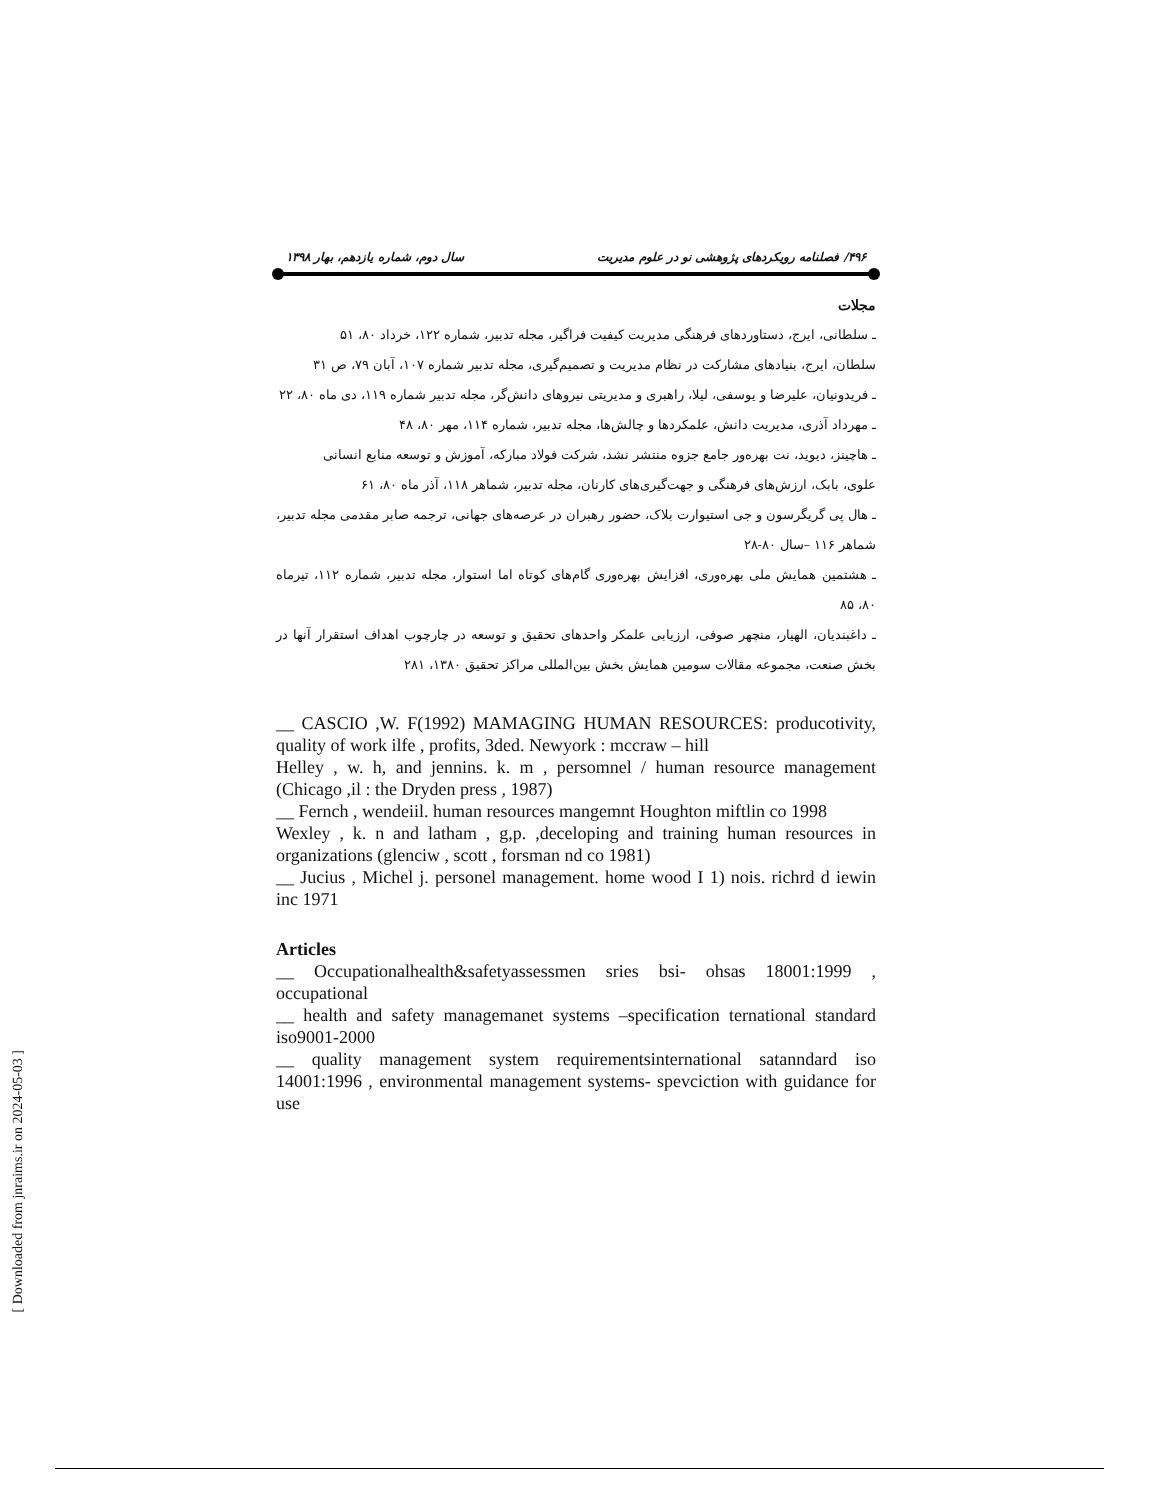۴۹۶/ فصلنامه رویکردهای پژوهشی نو در علوم مدیریت سال دوم، شماره یازدهم، بهار ۱۳۹۸
مجلات
ـ سلطانی، ایرج، دستاوردهای فرهنگی مدیریت کیفیت فراگیر، مجله تدبیر، شماره ۱۲۲، خرداد ۸۰، ۵۱
سلطان، ایرج، بنیادهای مشارکت در نظام مدیریت و تصمیم‌گیری، مجله تدبیر شماره ۱۰۷، آبان ۷۹، ص ۳۱
ـ فریدونیان، علیرضا و یوسفی، لیلا، راهبری و مدیریتی نیروهای دانش‌گر، مجله تدبیر شماره ۱۱۹، دی ماه ۸۰، ۲۲
ـ مهرداد آذری، مدیریت دانش، علمکردها و چالش‌ها، مجله تدبیر، شماره ۱۱۴، مهر ۸۰، ۴۸
ـ هاچینز، دیوید، نت بهره‌ور جامع جزوه منتشر نشد، شرکت فولاد مبارکه، آموزش و توسعه منابع انسانی
علوی، بابک، ارزش‌های فرهنگی و جهت‌گیری‌های کارنان، مجله تدبیر، شماهر ۱۱۸، آذر ماه ۸۰، ۶۱
ـ هال پی گریگرسون و جی استیوارت بلاک، حضور رهبران در عرصه‌های جهانی، ترجمه صابر مقدمی مجله تدبیر، شماهر ۱۱۶ –سال ۸۰-۲۸
ـ هشتمین همایش ملی بهره‌وری، افزایش بهره‌وری گام‌های کوتاه اما استوار، مجله تدبیر، شماره ۱۱۲، تیرماه ۸۰، ۸۵
ـ داغبندیان، الهیار، منچهر صوفی، ارزیابی علمکر واحدهای تحقیق و توسعه در چارچوب اهداف استقرار آنها در بخش صنعت، مجموعه مقالات سومین همایش بخش بین‌المللی مراکز تحقیق ۱۳۸۰، ۲۸۱
__ CASCIO ,W. F(1992) MAMAGING HUMAN RESOURCES: producotivity, quality of work ilfe , profits, 3ded. Newyork : mccraw – hill
Helley , w. h, and jennins. k. m , persomnel / human resource management (Chicago ,il : the Dryden press , 1987)
__ Fernch , wendeiil. human resources mangemnt Houghton miftlin co 1998
Wexley , k. n and latham , g,p. ,deceloping and training human resources in organizations (glenciw , scott , forsman nd co 1981)
__ Jucius , Michel j. personel management. home wood I 1) nois. richrd d iewin inc 1971
Articles
__ Occupationalhealth&safetyassessmen sries bsi- ohsas 18001:1999 , occupational
__ health and safety managemanet systems –specification ternational standard iso9001-2000
__ quality management system requirementsinternational satanndard iso 14001:1996 , environmental management systems- spevciction with guidance for use
[ Downloaded from jnraims.ir on 2024-05-03 ]